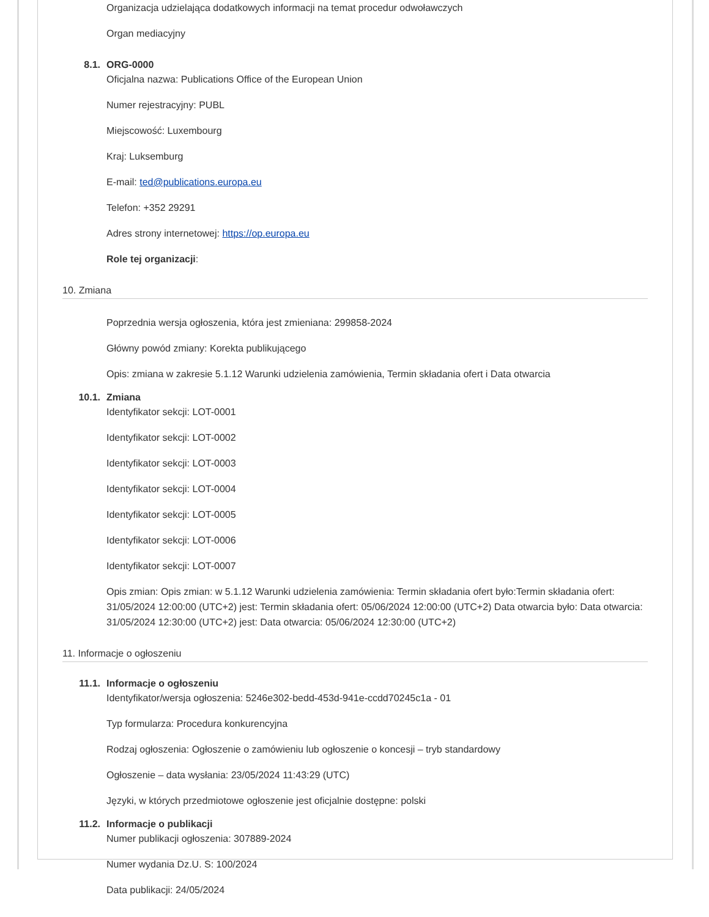Organizacja udzielająca dodatkowych informacji na temat procedur odwoławczych
Organ mediacyjny
8.1. ORG-0000
Oficjalna nazwa: Publications Office of the European Union
Numer rejestracyjny: PUBL
Miejscowość: Luxembourg
Kraj: Luksemburg
E-mail: ted@publications.europa.eu
Telefon: +352 29291
Adres strony internetowej: https://op.europa.eu
Role tej organizacji:
10. Zmiana
Poprzednia wersja ogłoszenia, która jest zmieniana: 299858-2024
Główny powód zmiany: Korekta publikującego
Opis: zmiana w zakresie 5.1.12 Warunki udzielenia zamówienia, Termin składania ofert i Data otwarcia
10.1. Zmiana
Identyfikator sekcji: LOT-0001
Identyfikator sekcji: LOT-0002
Identyfikator sekcji: LOT-0003
Identyfikator sekcji: LOT-0004
Identyfikator sekcji: LOT-0005
Identyfikator sekcji: LOT-0006
Identyfikator sekcji: LOT-0007
Opis zmian: Opis zmian: w 5.1.12 Warunki udzielenia zamówienia: Termin składania ofert było:Termin składania ofert: 31/05/2024 12:00:00 (UTC+2) jest: Termin składania ofert: 05/06/2024 12:00:00 (UTC+2) Data otwarcia było: Data otwarcia: 31/05/2024 12:30:00 (UTC+2) jest: Data otwarcia: 05/06/2024 12:30:00 (UTC+2)
11. Informacje o ogłoszeniu
11.1. Informacje o ogłoszeniu
Identyfikator/wersja ogłoszenia: 5246e302-bedd-453d-941e-ccdd70245c1a - 01
Typ formularza: Procedura konkurencyjna
Rodzaj ogłoszenia: Ogłoszenie o zamówieniu lub ogłoszenie o koncesji – tryb standardowy
Ogłoszenie – data wysłania: 23/05/2024 11:43:29 (UTC)
Języki, w których przedmiotowe ogłoszenie jest oficjalnie dostępne: polski
11.2. Informacje o publikacji
Numer publikacji ogłoszenia: 307889-2024
Numer wydania Dz.U. S: 100/2024
Data publikacji: 24/05/2024